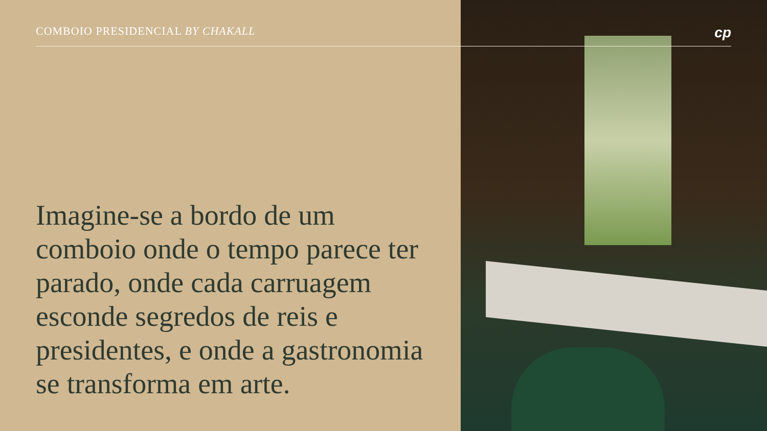COMBOIO PRESIDENCIAL BY CHAKALL
cp
Imagine-se a bordo de um comboio onde o tempo parece ter parado, onde cada carruagem esconde segredos de reis e presidentes, e onde a gastronomia se transforma em arte.